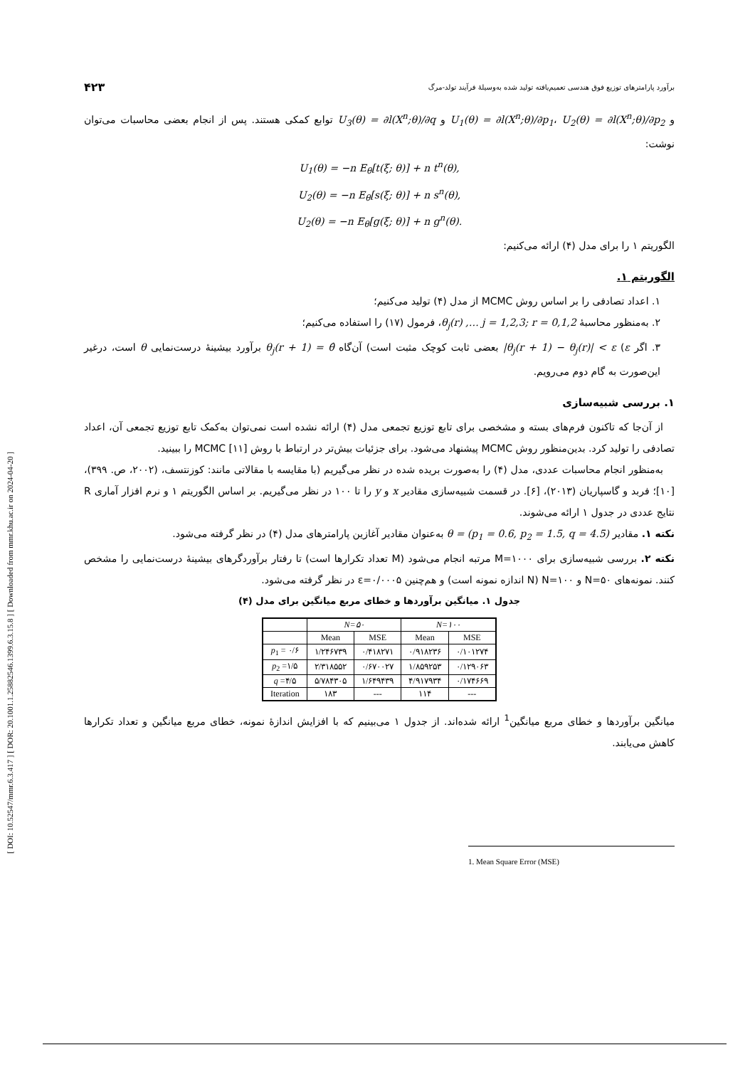[ DOI: 10.52547/mmr.6.3.417 ] [ DOR: 20.1001.1.25882546.1399.6.3.15.8 ] [ Downloaded from mmr.khu.ac.ir on 2024-04-20 ]
برآورد پارامترهای توزیع فوق هندسی تعمیم‌یافته تولید شده به‌وسیلهٔ فرآیند تولد-مرگ ۴۲۳
و U<sub>1</sub>(θ) = ∂l(X<sup>n</sup>;θ)/∂p<sub>1</sub>، U<sub>2</sub>(θ) = ∂l(X<sup>n</sup>;θ)/∂p<sub>2</sub> و U<sub>3</sub>(θ) = ∂l(X<sup>n</sup>;θ)/∂q توابع کمکی هستند. پس از انجام بعضی محاسبات می‌توان نوشت:
U<sub>1</sub>(θ) = −n E<sub>θ</sub>[t(ξ; θ)] + n t<sup>n</sup>(θ),
U<sub>2</sub>(θ) = −n E<sub>θ</sub>[s(ξ; θ)] + n s<sup>n</sup>(θ),
U<sub>2</sub>(θ) = −n E<sub>θ</sub>[g(ξ; θ)] + n g<sup>n</sup>(θ).
الگوریتم ۱ را برای مدل (۴) ارائه می‌کنیم:
الگوریتم ۱.
۱. اعداد تصادفی را بر اساس روش MCMC از مدل (۴) تولید می‌کنیم؛
۲. به‌منظور محاسبهٔ θ<sub>j</sub>(r) ,… j = 1,2,3; r = 0,1,2، فرمول (۱۷) را استفاده می‌کنیم؛
۳. اگر |θ<sub>j</sub>(r + 1) − θ<sub>j</sub>(r)| < ε (ε بعضی ثابت کوچک مثبت است) آن‌گاه θ<sub>j</sub>(r + 1) = θ̂ برآورد بیشینهٔ درست‌نمایی θ است، درغیر این‌صورت به گام دوم می‌رویم.
۱. بررسی شبیه‌سازی
از آن‌جا که تاکنون فرم‌های بسته و مشخصی برای تابع توزیع تجمعی مدل (۴) ارائه نشده است نمی‌توان به‌کمک تابع توزیع تجمعی آن، اعداد تصادفی را تولید کرد. بدین‌منظور روش MCMC پیشنهاد می‌شود. برای جزئیات بیش‌تر در ارتباط با روش MCMC [۱۱] را ببینید.
به‌منظور انجام محاسبات عددی، مدل (۴) را به‌صورت بریده شده در نظر می‌گیریم (با مقایسه با مقالاتی مانند: کوزنتسف، (۲۰۰۲، ص. ۳۹۹)، [۱۰]؛ فربد و گاسپاریان (۲۰۱۳)، [۶]. در قسمت شبیه‌سازی مقادیر x و y را تا ۱۰۰ در نظر می‌گیریم. بر اساس الگوریتم ۱ و نرم افزار آماری R نتایج عددی در جدول ۱ ارائه می‌شوند.
نکته ۱. مقادیر θ = (p<sub>1</sub> = 0.6, p<sub>2</sub> = 1.5, q = 4.5) به‌عنوان مقادیر آغازین پارامترهای مدل (۴) در نظر گرفته می‌شود.
نکته ۲. بررسی شبیه‌سازی برای M=۱۰۰۰ مرتبه انجام می‌شود (M تعداد تکرارها است) تا رفتار برآوردگرهای بیشینهٔ درست‌نمایی را مشخص کنند. نمونه‌های N=۵۰ و N=۱۰۰ (N اندازه نمونه است) و هم‌چنین ε=۰/۰۰۰۵ در نظر گرفته می‌شود.
جدول ۱. میانگین برآوردها و خطای مربع میانگین برای مدل (۴)
| | N=۵۰ | | N=۱۰۰ | |
| --- | --- | --- | --- | --- |
| | Mean | MSE | Mean | MSE |
| p<sub>1</sub> = ۰/۶ | ۱/۲۴۶۷۳۹ | ۰/۴۱۸۲۷۱ | ۰/۹۱۸۲۳۶ | ۰/۱۰۱۲۷۴ |
| p<sub>2</sub> =۱/۵ | ۲/۳۱۸۵۵۲ | ۰/۶۷۰۰۲۷ | ۱/۸۵۹۲۵۳ | ۰/۱۲۹۰۶۳ |
| q =۴/۵ | ۵/۷۸۴۳۰۵ | ۱/۶۴۹۴۳۹ | ۴/۹۱۷۹۳۴ | ۰/۱۷۴۶۶۹ |
| Iteration | ۱۸۳ | --- | ۱۱۴ | --- |
میانگین برآوردها و خطای مربع میانگین<sup>1</sup> ارائه شده‌اند. از جدول ۱ می‌بینیم که با افزایش اندازهٔ نمونه، خطای مربع میانگین و تعداد تکرارها کاهش می‌یابند.
1. Mean Square Error (MSE)